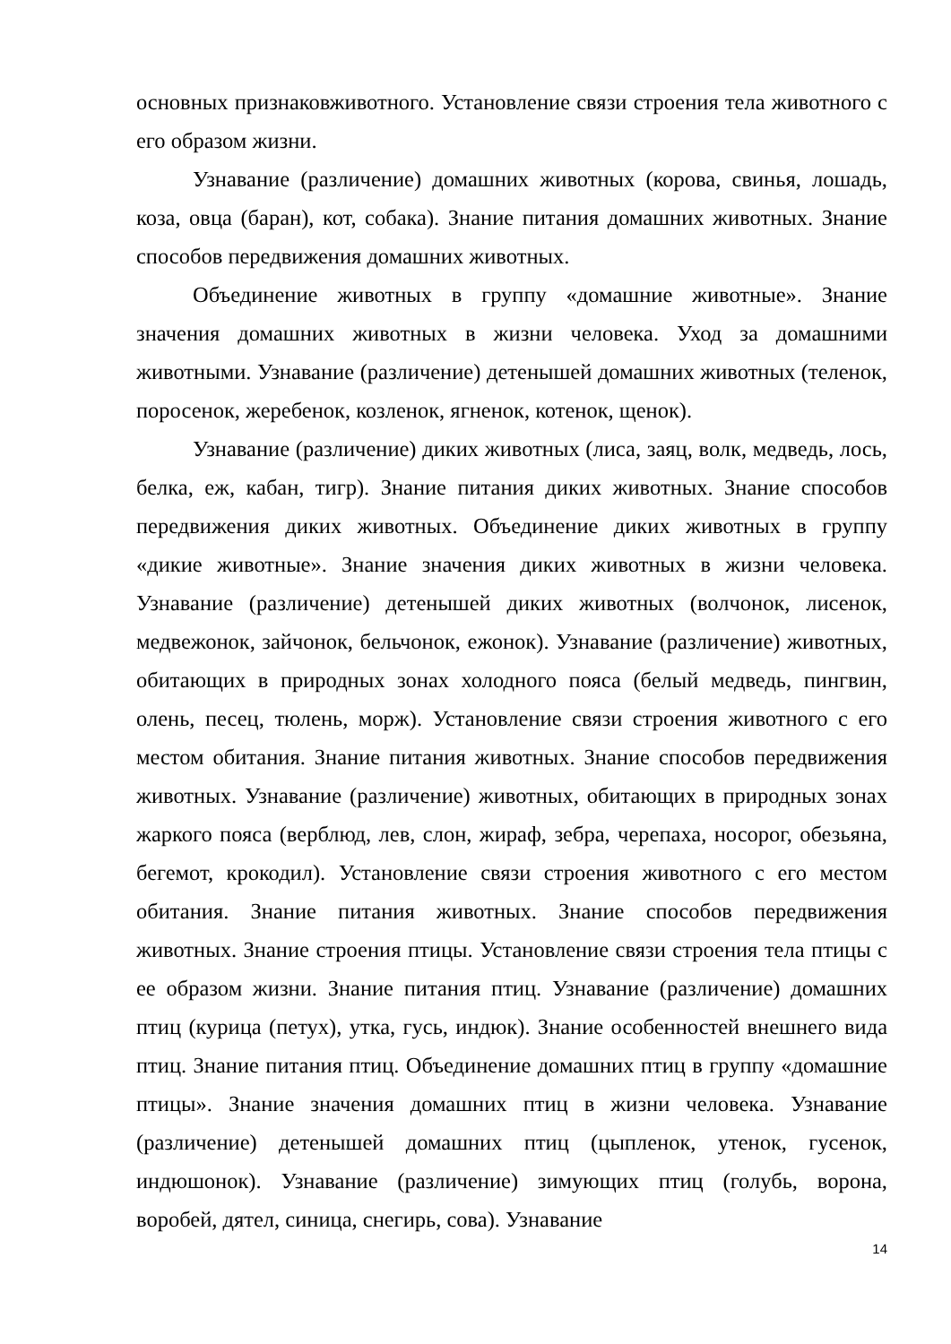основных признаковживотного. Установление связи строения тела животного с его образом жизни.
Узнавание (различение) домашних животных (корова, свинья, лошадь, коза, овца (баран), кот, собака). Знание питания домашних животных. Знание способов передвижения домашних животных.
Объединение животных в группу «домашние животные». Знание значения домашних животных в жизни человека. Уход за домашними животными. Узнавание (различение) детенышей домашних животных (теленок, поросенок, жеребенок, козленок, ягненок, котенок, щенок).
Узнавание (различение) диких животных (лиса, заяц, волк, медведь, лось, белка, еж, кабан, тигр). Знание питания диких животных. Знание способов передвижения диких животных. Объединение диких животных в группу «дикие животные». Знание значения диких животных в жизни человека. Узнавание (различение) детенышей диких животных (волчонок, лисенок, медвежонок, зайчонок, бельчонок, ежонок). Узнавание (различение) животных, обитающих в природных зонах холодного пояса (белый медведь, пингвин, олень, песец, тюлень, морж). Установление связи строения животного с его местом обитания. Знание питания животных. Знание способов передвижения животных. Узнавание (различение) животных, обитающих в природных зонах жаркого пояса (верблюд, лев, слон, жираф, зебра, черепаха, носорог, обезьяна, бегемот, крокодил). Установление связи строения животного с его местом обитания. Знание питания животных. Знание способов передвижения животных. Знание строения птицы. Установление связи строения тела птицы с ее образом жизни. Знание питания птиц. Узнавание (различение) домашних птиц (курица (петух), утка, гусь, индюк). Знание особенностей внешнего вида птиц. Знание питания птиц. Объединение домашних птиц в группу «домашние птицы». Знание значения домашних птиц в жизни человека. Узнавание (различение) детенышей домашних птиц (цыпленок, утенок, гусенок, индюшонок). Узнавание (различение) зимующих птиц (голубь, ворона, воробей, дятел, синица, снегирь, сова). Узнавание
14